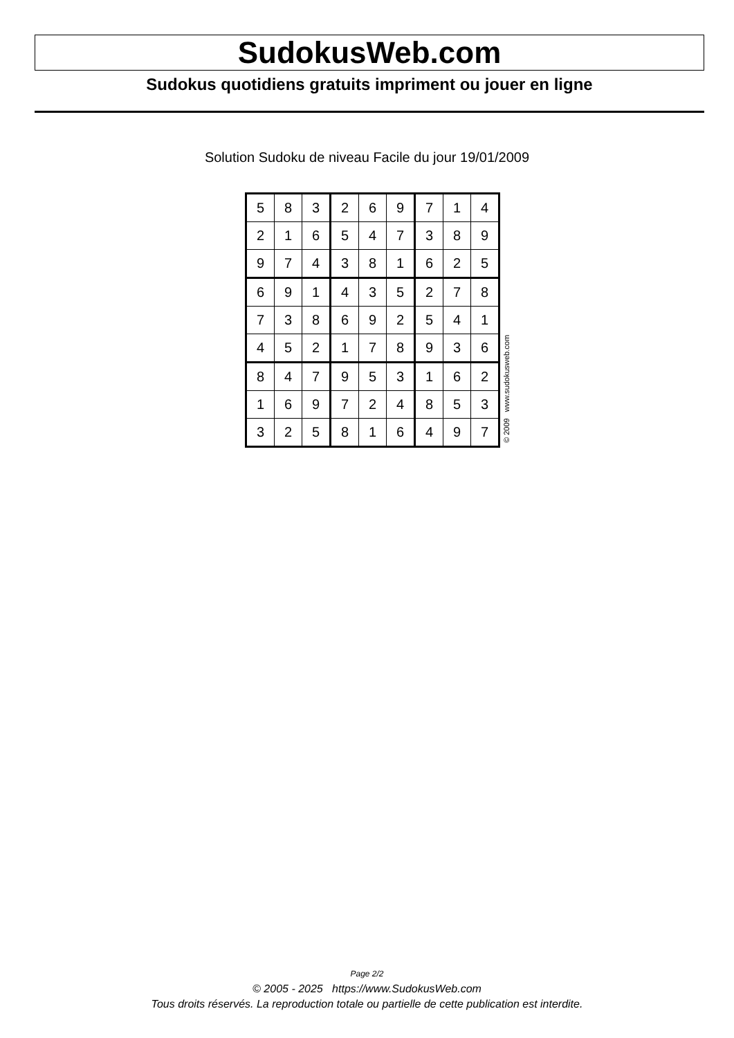SudokusWeb.com
Sudokus quotidiens gratuits impriment ou jouer en ligne
Solution Sudoku de niveau Facile du jour 19/01/2009
| 5 | 8 | 3 | 2 | 6 | 9 | 7 | 1 | 4 |
| 2 | 1 | 6 | 5 | 4 | 7 | 3 | 8 | 9 |
| 9 | 7 | 4 | 3 | 8 | 1 | 6 | 2 | 5 |
| 6 | 9 | 1 | 4 | 3 | 5 | 2 | 7 | 8 |
| 7 | 3 | 8 | 6 | 9 | 2 | 5 | 4 | 1 |
| 4 | 5 | 2 | 1 | 7 | 8 | 9 | 3 | 6 |
| 8 | 4 | 7 | 9 | 5 | 3 | 1 | 6 | 2 |
| 1 | 6 | 9 | 7 | 2 | 4 | 8 | 5 | 3 |
| 3 | 2 | 5 | 8 | 1 | 6 | 4 | 9 | 7 |
© 2009 www.sudokusweb.com
Page 2/2
© 2005 - 2025 https://www.SudokusWeb.com
Tous droits réservés. La reproduction totale ou partielle de cette publication est interdite.